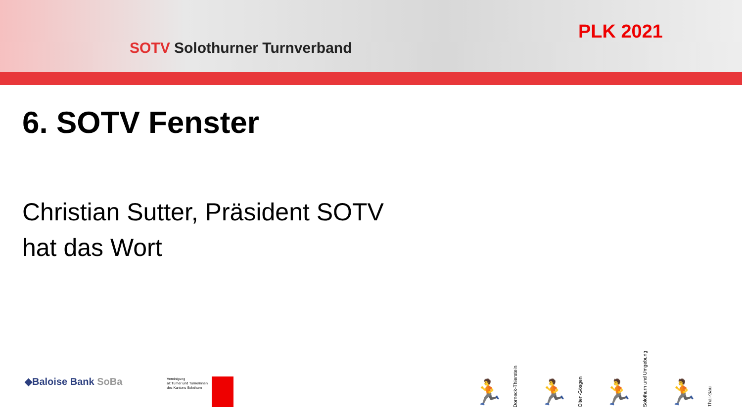SOTV Solothurner Turnverband
PLK 2021
6. SOTV Fenster
Christian Sutter, Präsident SOTV
hat das Wort
◆Baloise Bank SoBa
Vereinigung
alt Turner und Turnerinnen
des Kantons Solothurn
🏃
Dorneck-Thierstein
🏃
Olten-Gösgen
🏃
Solothurn und Umgebung
🏃
Thal-Gäu